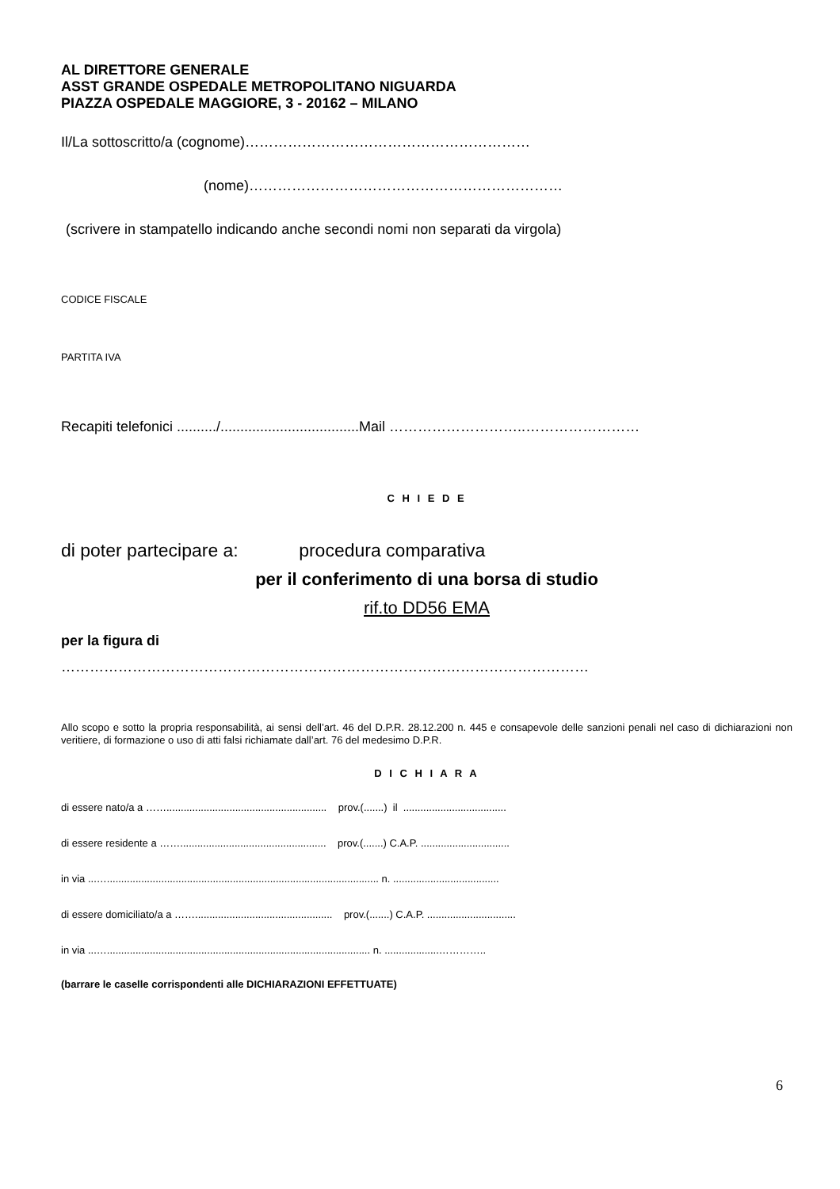AL DIRETTORE GENERALE
ASST GRANDE OSPEDALE METROPOLITANO NIGUARDA
PIAZZA OSPEDALE MAGGIORE, 3 - 20162 – MILANO
Il/La sottoscritto/a (cognome)……………………………………………………
(nome)…………………………………………………………
(scrivere in stampatello indicando anche secondi nomi non separati da virgola)
CODICE FISCALE
PARTITA IVA
Recapiti telefonici ........../...................................Mail ………………………..……………………
C H I E D E
di poter partecipare a: procedura comparativa
per il conferimento di una borsa di studio
rif.to DD56 EMA
per la figura di
…………………………………………………………………………………………………
Allo scopo e sotto la propria responsabilità, ai sensi dell’art. 46 del D.P.R. 28.12.200 n. 445 e consapevole delle sanzioni penali nel caso di dichiarazioni non veritiere, di formazione o uso di atti falsi richiamate dall’art. 76 del medesimo D.P.R.
D I C H I A R A
di essere nato/a a ……........................................................ prov.(.......) il ....................................
di essere residente a ……................................................... prov.(.......) C.A.P. ...............................
in via ...…............................................................................................... n. .....................................
di essere domiciliato/a a ……................................................ prov.(.......) C.A.P. ...............................
in via ...…............................................................................................ n. ...................…………..
(barrare le caselle corrispondenti alle DICHIARAZIONI EFFETTUATE)
6